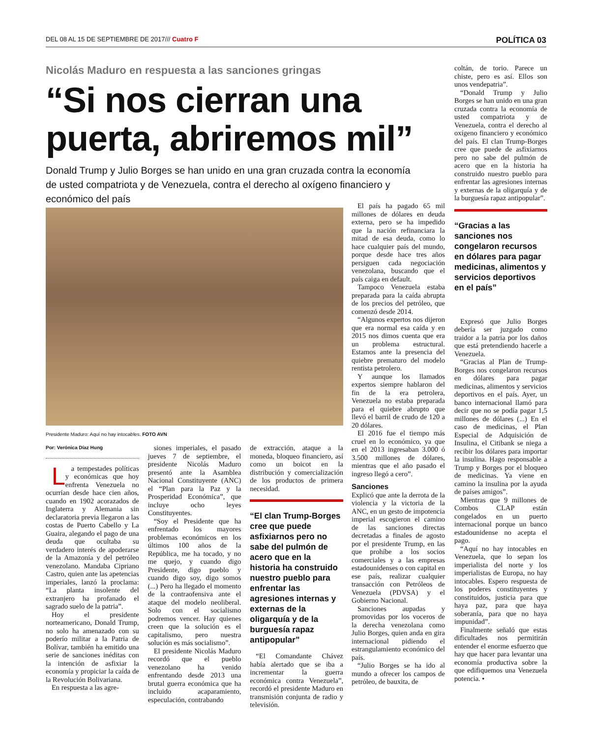DEL 08 AL 15 DE SEPTIEMBRE DE 2017/// Cuatro F POLÍTICA 03
Nicolás Maduro en respuesta a las sanciones gringas
“Si nos cierran una puerta, abriremos mil”
Donald Trump y Julio Borges se han unido en una gran cruzada contra la economía de usted compatriota y de Venezuela, contra el derecho al oxígeno financiero y económico del país
Presidente Maduro: Aquí no hay intocables. FOTO AVN
Por: Verónica Díaz Hung
La tempestades políticas y económicas que hoy enfrenta Venezuela no ocurrían desde hace cien años, cuando en 1902 acorazados de Inglaterra y Alemania sin declaratoria previa llegaron a las costas de Puerto Cabello y La Guaira, alegando el pago de una deuda que ocultaba su verdadero interés de apoderarse de la Amazonía y del petróleo venezolano. Mandaba Cipriano Castro, quien ante las apetencias imperiales, lanzó la proclama: “La planta insolente del extranjero ha profanado el sagrado suelo de la patria”.
Hoy el presidente norteamericano, Donald Trump, no solo ha amenazado con su poderío militar a la Patria de Bolívar, también ha emitido una serie de sanciones inéditas con la intención de asfixiar la economía y propiciar la caída de la Revolución Bolivariana.
En respuesta a las agre-
siones imperiales, el pasado jueves 7 de septiembre, el presidente Nicolás Maduro presentó ante la Asamblea Nacional Constituyente (ANC) el “Plan para la Paz y la Prosperidad Económica”, que incluye ocho leyes Constituyentes.
“Soy el Presidente que ha enfrentado los mayores problemas económicos en los últimos 100 años de la República, me ha tocado, y no me quejo, y cuando digo Presidente, digo pueblo y cuando digo soy, digo somos (...) Pero ha llegado el momento de la contraofensiva ante el ataque del modelo neoliberal. Solo con el socialismo podremos vencer. Hay quienes creen que la solución es el capitalismo, pero nuestra solución es más socialismo”.
El presidente Nicolás Maduro recordó que el pueblo venezolano ha venido enfrentando desde 2013 una brutal guerra económica que ha incluido acaparamiento, especulación, contrabando
de extracción, ataque a la moneda, bloqueo financiero, así como un boicot en la distribución y comercialización de los productos de primera necesidad.
“El clan Trump-Borges cree que puede asfixiarnos pero no sabe del pulmón de acero que en la historia ha construido nuestro pueblo para enfrentar las agresiones internas y externas de la oligarquía y de la burguesía rapaz antipopular”
“El Comandante Chávez había alertado que se iba a incrementar la guerra económica contra Venezuela”, recordó el presidente Maduro en transmisión conjunta de radio y televisión.
El país ha pagado 65 mil millones de dólares en deuda externa, pero se ha impedido que la nación refinanciara la mitad de esa deuda, como lo hace cualquier país del mundo, porque desde hace tres años persiguen cada negociación venezolana, buscando que el país caiga en default.
Tampoco Venezuela estaba preparada para la caída abrupta de los precios del petróleo, que comenzó desde 2014.
“Algunos expertos nos dijeron que era normal esa caída y en 2015 nos dimos cuenta que era un problema estructural. Estamos ante la presencia del quiebre prematuro del modelo rentista petrolero.
Y aunque los llamados expertos siempre hablaron del fin de la era petrolera, Venezuela no estaba preparada para el quiebre abrupto que llevó el barril de crudo de 120 a 20 dólares.
El 2016 fue el tiempo más cruel en lo económico, ya que en el 2013 ingresaban 3.000 ó 3.500 millones de dólares, mientras que el año pasado el ingreso llegó a cero”.
Sanciones
Explicó que ante la derrota de la violencia y la victoria de la ANC, en un gesto de impotencia imperial escogieron el camino de las sanciones directas decretadas a finales de agosto por el presidente Trump, en las que prohíbe a los socios comerciales y a las empresas estadounidenses o con capital en ese país, realizar cualquier transacción con Petróleos de Venezuela (PDVSA) y el Gobierno Nacional.
Sanciones aupadas y promovidas por los voceros de la derecha venezolana como Julio Borges, quien anda en gira internacional pidiendo el estrangulamiento económico del país.
“Julio Borges se ha ido al mundo a ofrecer los campos de petróleo, de bauxita, de
coltán, de torio. Parece un chiste, pero es así. Ellos son unos vendepatria”.
“Donald Trump y Julio Borges se han unido en una gran cruzada contra la economía de usted compatriota y de Venezuela, contra el derecho al oxígeno financiero y económico del país. El clan Trump-Borges cree que puede de asfixiarnos pero no sabe del pulmón de acero que en la historia ha construido nuestro pueblo para enfrentar las agresiones internas y externas de la oligarquía y de la burguesía rapaz antipopular”.
“Gracias a las sanciones nos congelaron recursos en dólares para pagar medicinas, alimentos y servicios deportivos en el país”
Expresó que Julio Borges debería ser juzgado como traidor a la patria por los daños que está pretendiendo hacerle a Venezuela.
“Gracias al Plan de Trump-Borges nos congelaron recursos en dólares para pagar medicinas, alimentos y servicios deportivos en el país. Ayer, un banco internacional llamó para decir que no se podía pagar 1,5 millones de dólares (...) En el caso de medicinas, el Plan Especial de Adquisición de Insulina, el Citibank se niega a recibir los dólares para importar la insulina. Hago responsable a Trump y Borges por el bloqueo de medicinas. Ya viene en camino la insulina por la ayuda de países amigos”.
Mientras que 9 millones de Combos CLAP están congelados en un puerto internacional porque un banco estadounidense no acepta el pago.
“Aquí no hay intocables en Venezuela, que lo sepan los imperialista del norte y los imperialistas de Europa, no hay intocables. Espero respuesta de los poderes constituyentes y constituidos, justicia para que haya paz, para que haya soberanía, para que no haya impunidad”.
Finalmente señaló que estas dificultades nos permitirán entender el enorme esfuerzo que hay que hacer para levantar una economía productiva sobre la que edifiquemos una Venezuela potencia. •